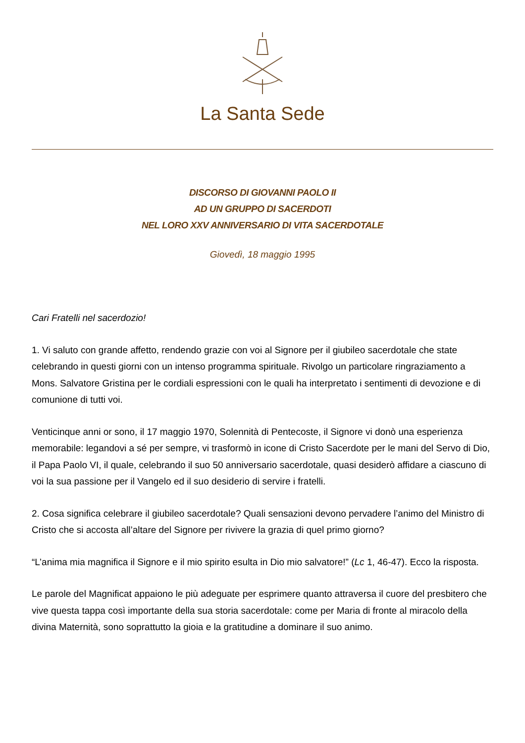La Santa Sede
DISCORSO DI GIOVANNI PAOLO II
AD UN GRUPPO DI SACERDOTI
NEL LORO XXV ANNIVERSARIO DI VITA SACERDOTALE
Giovedì, 18 maggio 1995
Cari Fratelli nel sacerdozio!
1. Vi saluto con grande affetto, rendendo grazie con voi al Signore per il giubileo sacerdotale che state celebrando in questi giorni con un intenso programma spirituale. Rivolgo un particolare ringraziamento a Mons. Salvatore Gristina per le cordiali espressioni con le quali ha interpretato i sentimenti di devozione e di comunione di tutti voi.
Venticinque anni or sono, il 17 maggio 1970, Solennità di Pentecoste, il Signore vi donò una esperienza memorabile: legandovi a sé per sempre, vi trasformò in icone di Cristo Sacerdote per le mani del Servo di Dio, il Papa Paolo VI, il quale, celebrando il suo 50 anniversario sacerdotale, quasi desiderò affidare a ciascuno di voi la sua passione per il Vangelo ed il suo desiderio di servire i fratelli.
2. Cosa significa celebrare il giubileo sacerdotale? Quali sensazioni devono pervadere l’animo del Ministro di Cristo che si accosta all’altare del Signore per rivivere la grazia di quel primo giorno?
“L’anima mia magnifica il Signore e il mio spirito esulta in Dio mio salvatore!” (Lc 1, 46-47). Ecco la risposta.
Le parole del Magnificat appaiono le più adeguate per esprimere quanto attraversa il cuore del presbitero che vive questa tappa così importante della sua storia sacerdotale: come per Maria di fronte al miracolo della divina Maternità, sono soprattutto la gioia e la gratitudine a dominare il suo animo.